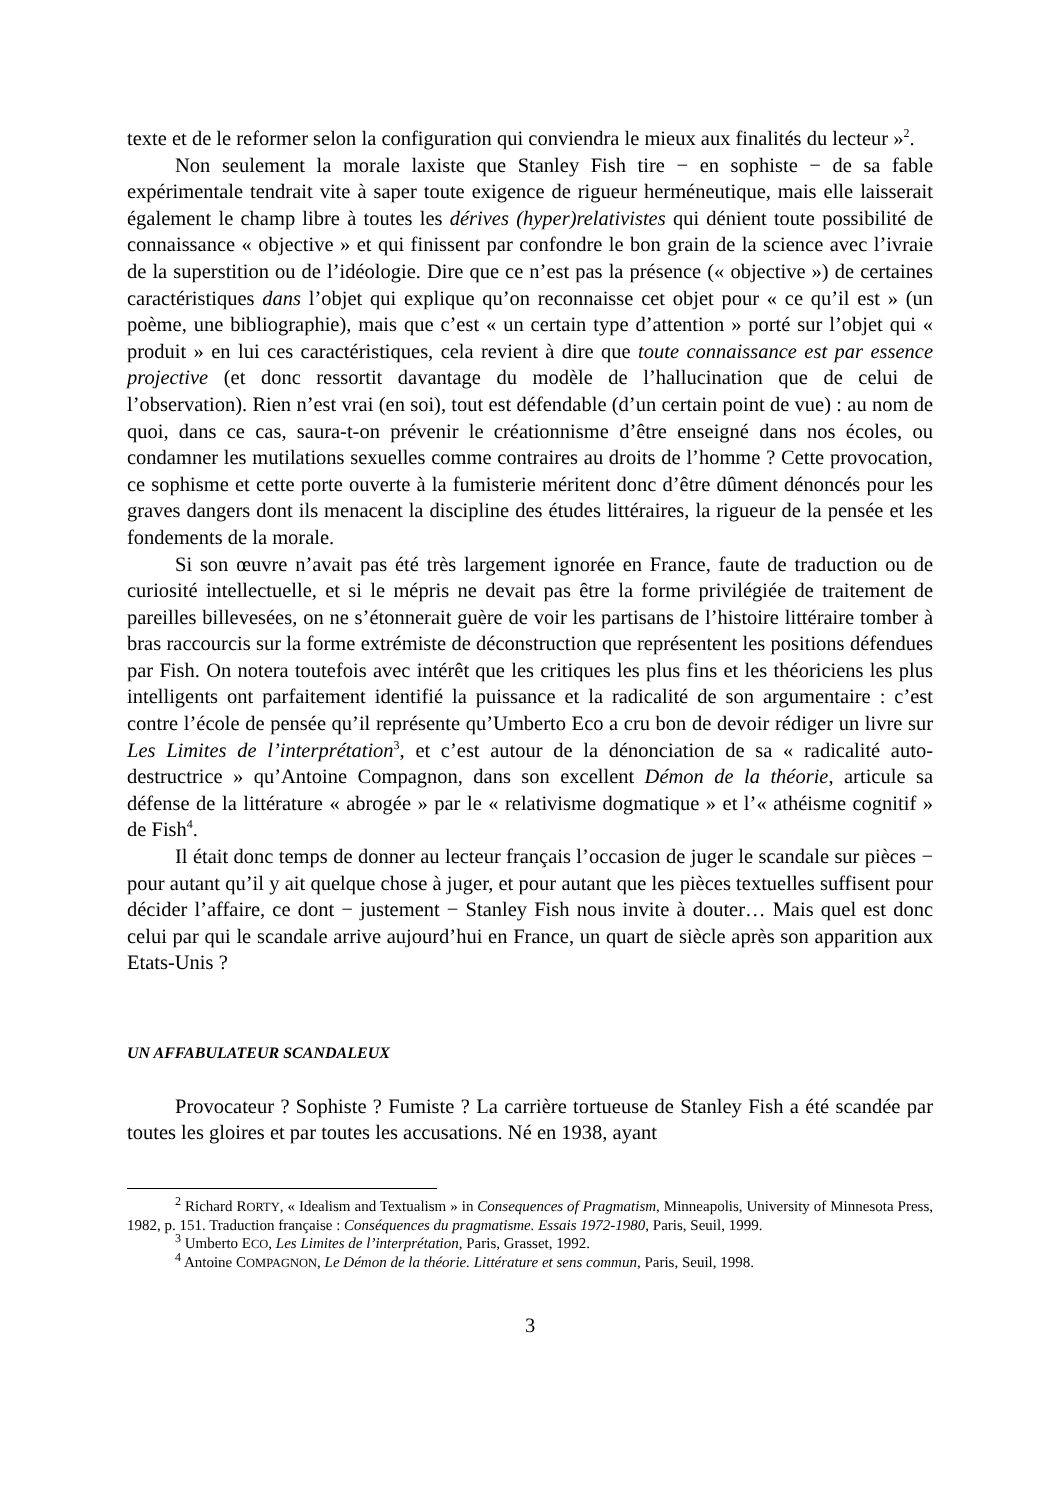texte et de le reformer selon la configuration qui conviendra le mieux aux finalités du lecteur »<sup>2</sup>.
Non seulement la morale laxiste que Stanley Fish tire − en sophiste − de sa fable expérimentale tendrait vite à saper toute exigence de rigueur herméneutique, mais elle laisserait également le champ libre à toutes les dérives (hyper)relativistes qui dénient toute possibilité de connaissance « objective » et qui finissent par confondre le bon grain de la science avec l’ivraie de la superstition ou de l’idéologie. Dire que ce n’est pas la présence (« objective ») de certaines caractéristiques dans l’objet qui explique qu’on reconnaisse cet objet pour « ce qu’il est » (un poème, une bibliographie), mais que c’est « un certain type d’attention » porté sur l’objet qui « produit » en lui ces caractéristiques, cela revient à dire que toute connaissance est par essence projective (et donc ressortit davantage du modèle de l’hallucination que de celui de l’observation). Rien n’est vrai (en soi), tout est défendable (d’un certain point de vue) : au nom de quoi, dans ce cas, saura-t-on prévenir le créationnisme d’être enseigné dans nos écoles, ou condamner les mutilations sexuelles comme contraires au droits de l’homme ? Cette provocation, ce sophisme et cette porte ouverte à la fumisterie méritent donc d’être dûment dénoncés pour les graves dangers dont ils menacent la discipline des études littéraires, la rigueur de la pensée et les fondements de la morale.
Si son œuvre n’avait pas été très largement ignorée en France, faute de traduction ou de curiosité intellectuelle, et si le mépris ne devait pas être la forme privilégiée de traitement de pareilles billevesées, on ne s’étonnerait guère de voir les partisans de l’histoire littéraire tomber à bras raccourcis sur la forme extrémiste de déconstruction que représentent les positions défendues par Fish. On notera toutefois avec intérêt que les critiques les plus fins et les théoriciens les plus intelligents ont parfaitement identifié la puissance et la radicalité de son argumentaire : c’est contre l’école de pensée qu’il représente qu’Umberto Eco a cru bon de devoir rédiger un livre sur Les Limites de l’interprétation<sup>3</sup>, et c’est autour de la dénonciation de sa « radicalité auto-destructrice » qu’Antoine Compagnon, dans son excellent Démon de la théorie, articule sa défense de la littérature « abrogée » par le « relativisme dogmatique » et l’« athéisme cognitif » de Fish<sup>4</sup>.
Il était donc temps de donner au lecteur français l’occasion de juger le scandale sur pièces − pour autant qu’il y ait quelque chose à juger, et pour autant que les pièces textuelles suffisent pour décider l’affaire, ce dont − justement − Stanley Fish nous invite à douter… Mais quel est donc celui par qui le scandale arrive aujourd’hui en France, un quart de siècle après son apparition aux Etats-Unis ?
UN AFFABULATEUR SCANDALEUX
Provocateur ? Sophiste ? Fumiste ? La carrière tortueuse de Stanley Fish a été scandée par toutes les gloires et par toutes les accusations. Né en 1938, ayant
<sup>2</sup> Richard RORTY, « Idealism and Textualism » in Consequences of Pragmatism, Minneapolis, University of Minnesota Press, 1982, p. 151. Traduction française : Conséquences du pragmatisme. Essais 1972-1980, Paris, Seuil, 1999.
<sup>3</sup> Umberto ECO, Les Limites de l’interprétation, Paris, Grasset, 1992.
<sup>4</sup> Antoine COMPAGNON, Le Démon de la théorie. Littérature et sens commun, Paris, Seuil, 1998.
3